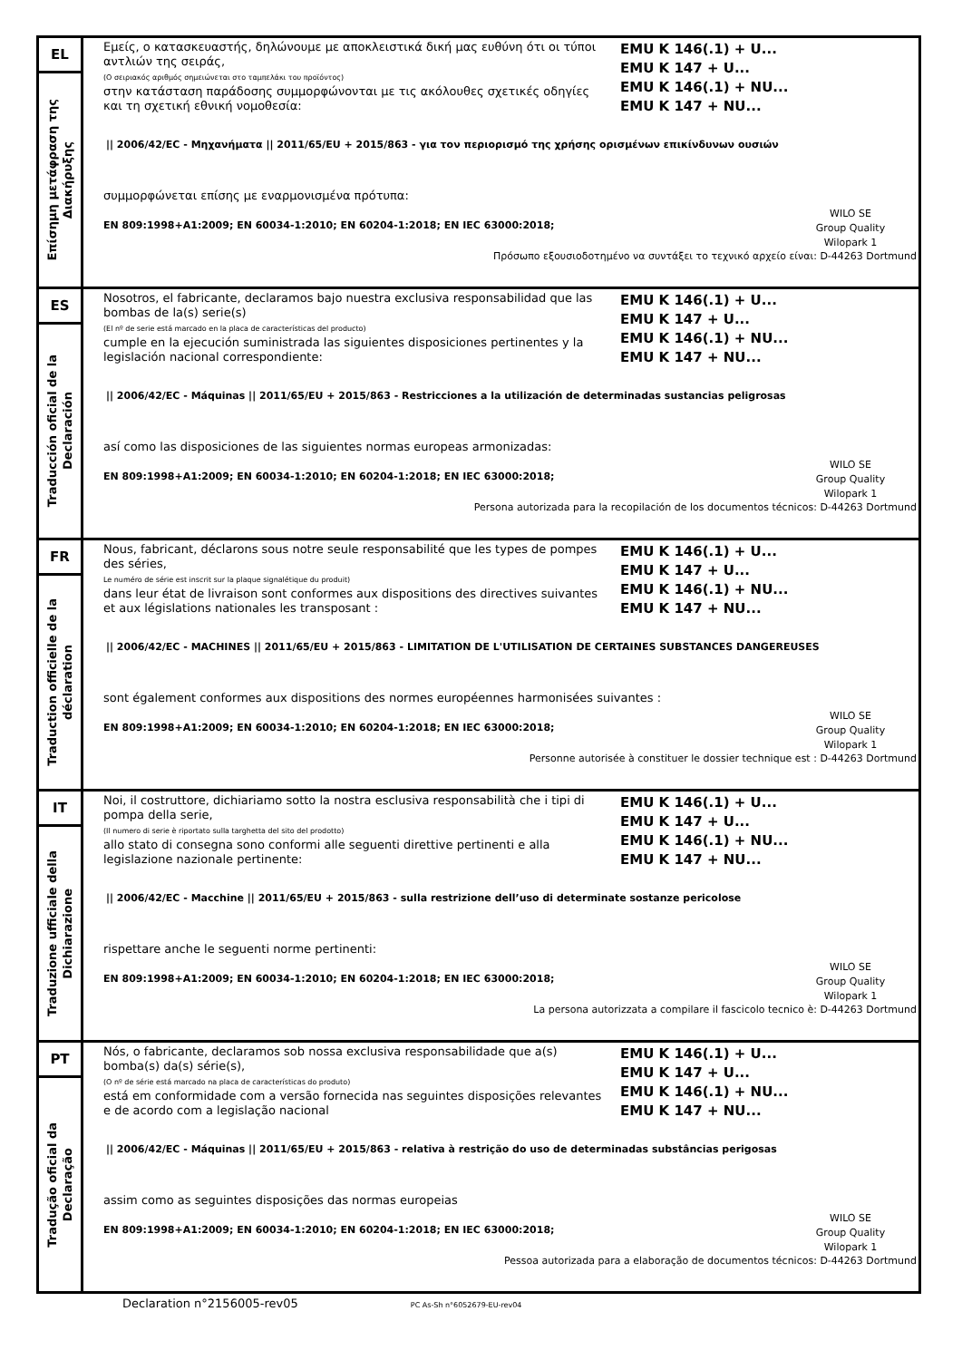| EL Επίσημη μετάφραση της Διακήρυξης | Εμείς, ο κατασκευαστής, δηλώνουμε με αποκλειστικά δική μας ευθύνη ότι οι τύποι αντλιών της σειράς, (Ο σειριακός αριθμός σημειώνεται στο ταμπελάκι του προϊόντος) στην κατάσταση παράδοσης συμμορφώνονται με τις ακόλουθες σχετικές οδηγίες και τη σχετική εθνική νομοθεσία: EMU K 146(.1) + U... EMU K 147 + U... EMU K 146(.1) + NU... EMU K 147 + NU... // 2006/42/EC - Μηχανήματα // 2011/65/EU + 2015/863 - για τον περιορισμό της χρήσης ορισμένων επικίνδυνων ουσιών συμμορφώνεται επίσης με εναρμονισμένα πρότυπα: EN 809:1998+A1:2009; EN 60034-1:2010; EN 60204-1:2018; EN IEC 63000:2018; WILO SE Group Quality Wilopark 1 Πρόσωπο εξουσιοδοτημένο να συντάξει το τεχνικό αρχείο είναι: D-44263 Dortmund |
| ES Traducción oficial de la Declaración | Nosotros, el fabricante, declaramos bajo nuestra exclusiva responsabilidad que las bombas de la(s) serie(s) (El nº de serie está marcado en la placa de características del producto) cumple en la ejecución suministrada las siguientes disposiciones pertinentes y la legislación nacional correspondiente: EMU K 146(.1) + U... EMU K 147 + U... EMU K 146(.1) + NU... EMU K 147 + NU... // 2006/42/EC - Máquinas // 2011/65/EU + 2015/863 - Restricciones a la utilización de determinadas sustancias peligrosas así como las disposiciones de las siguientes normas europeas armonizadas: EN 809:1998+A1:2009; EN 60034-1:2010; EN 60204-1:2018; EN IEC 63000:2018; WILO SE Group Quality Wilopark 1 Persona autorizada para la recopilación de los documentos técnicos: D-44263 Dortmund |
| FR Traduction officielle de la déclaration | Nous, fabricant, déclarons sous notre seule responsabilité que les types de pompes des séries, Le numéro de série est inscrit sur la plaque signalétique du produit) dans leur état de livraison sont conformes aux dispositions des directives suivantes et aux législations nationales les transposant : EMU K 146(.1) + U... EMU K 147 + U... EMU K 146(.1) + NU... EMU K 147 + NU... // 2006/42/EC - MACHINES // 2011/65/EU + 2015/863 - LIMITATION DE L'UTILISATION DE CERTAINES SUBSTANCES DANGEREUSES sont également conformes aux dispositions des normes européennes harmonisées suivantes : EN 809:1998+A1:2009; EN 60034-1:2010; EN 60204-1:2018; EN IEC 63000:2018; WILO SE Group Quality Wilopark 1 Personne autorisée à constituer le dossier technique est : D-44263 Dortmund |
| IT Traduzione ufficiale della Dichiarazione | Noi, il costruttore, dichiariamo sotto la nostra esclusiva responsabilità che i tipi di pompa della serie, (Il numero di serie è riportato sulla targhetta del sito del prodotto) allo stato di consegna sono conformi alle seguenti direttive pertinenti e alla legislazione nazionale pertinente: EMU K 146(.1) + U... EMU K 147 + U... EMU K 146(.1) + NU... EMU K 147 + NU... // 2006/42/EC - Macchine // 2011/65/EU + 2015/863 - sulla restrizione dell’uso di determinate sostanze pericolose rispettare anche le seguenti norme pertinenti: EN 809:1998+A1:2009; EN 60034-1:2010; EN 60204-1:2018; EN IEC 63000:2018; WILO SE Group Quality Wilopark 1 La persona autorizzata a compilare il fascicolo tecnico è: D-44263 Dortmund |
| PT Tradução oficial da Declaração | Nós, o fabricante, declaramos sob nossa exclusiva responsabilidade que a(s) bomba(s) da(s) série(s), (O nº de série está marcado na placa de características do produto) está em conformidade com a versão fornecida nas seguintes disposições relevantes e de acordo com a legislação nacional EMU K 146(.1) + U... EMU K 147 + U... EMU K 146(.1) + NU... EMU K 147 + NU... // 2006/42/EC - Máquinas // 2011/65/EU + 2015/863 - relativa à restrição do uso de determinadas substâncias perigosas assim como as seguintes disposições das normas europeias EN 809:1998+A1:2009; EN 60034-1:2010; EN 60204-1:2018; EN IEC 63000:2018; WILO SE Group Quality Wilopark 1 Pessoa autorizada para a elaboração de documentos técnicos: D-44263 Dortmund |
Declaration n°2156005-rev05 PC As-Sh n°6052679-EU-rev04